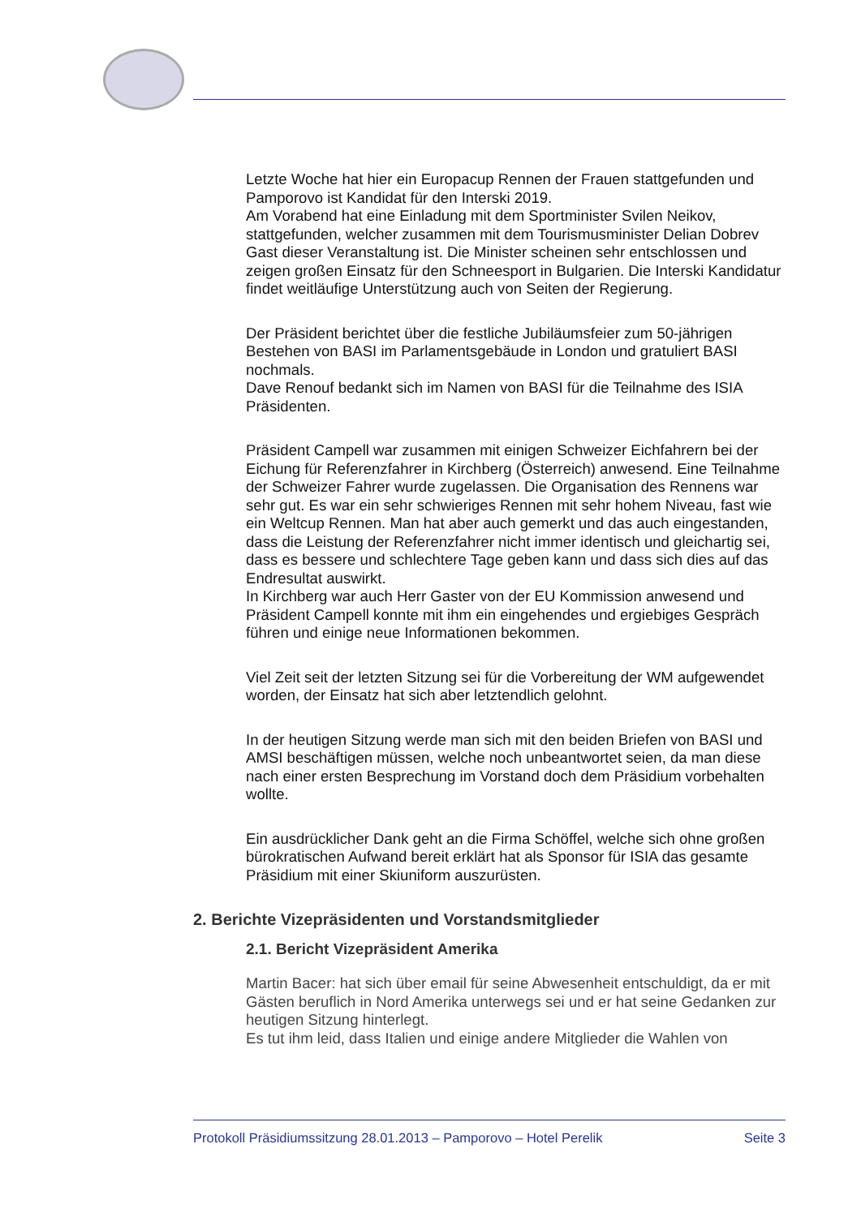Letzte Woche hat hier ein Europacup Rennen der Frauen stattgefunden und Pamporovo ist Kandidat für den Interski 2019.
Am Vorabend hat eine Einladung mit dem Sportminister Svilen Neikov, stattgefunden, welcher zusammen mit dem Tourismusminister Delian Dobrev Gast dieser Veranstaltung ist. Die Minister scheinen sehr entschlossen und zeigen großen Einsatz für den Schneesport in Bulgarien. Die Interski Kandidatur findet weitläufige Unterstützung auch von Seiten der Regierung.
Der Präsident berichtet über die festliche Jubiläumsfeier zum 50-jährigen Bestehen von BASI im Parlamentsgebäude in London und gratuliert BASI nochmals.
Dave Renouf bedankt sich im Namen von BASI für die Teilnahme des ISIA Präsidenten.
Präsident Campell war zusammen mit einigen Schweizer Eichfahrern bei der Eichung für Referenzfahrer in Kirchberg (Österreich) anwesend. Eine Teilnahme der Schweizer Fahrer wurde zugelassen. Die Organisation des Rennens war sehr gut. Es war ein sehr schwieriges Rennen mit sehr hohem Niveau, fast wie ein Weltcup Rennen. Man hat aber auch gemerkt und das auch eingestanden, dass die Leistung der Referenzfahrer nicht immer identisch und gleichartig sei, dass es bessere und schlechtere Tage geben kann und dass sich dies auf das Endresultat auswirkt.
In Kirchberg war auch Herr Gaster von der EU Kommission anwesend und Präsident Campell konnte mit ihm ein eingehendes und ergiebiges Gespräch führen und einige neue Informationen bekommen.
Viel Zeit seit der letzten Sitzung sei für die Vorbereitung der WM aufgewendet worden, der Einsatz hat sich aber letztendlich gelohnt.
In der heutigen Sitzung werde man sich mit den beiden Briefen von BASI und AMSI beschäftigen müssen, welche noch unbeantwortet seien, da man diese nach einer ersten Besprechung im Vorstand doch dem Präsidium vorbehalten wollte.
Ein ausdrücklicher Dank geht an die Firma Schöffel, welche sich ohne großen bürokratischen Aufwand bereit erklärt hat als Sponsor für ISIA das gesamte Präsidium mit einer Skiuniform auszurüsten.
2. Berichte Vizepräsidenten und Vorstandsmitglieder
2.1. Bericht Vizepräsident Amerika
Martin Bacer: hat sich über email für seine Abwesenheit entschuldigt, da er mit Gästen beruflich in Nord Amerika unterwegs sei und er hat seine Gedanken zur heutigen Sitzung hinterlegt.
Es tut ihm leid, dass Italien und einige andere Mitglieder die Wahlen von
Protokoll Präsidiumssitzung 28.01.2013 – Pamporovo – Hotel Perelik Seite 3